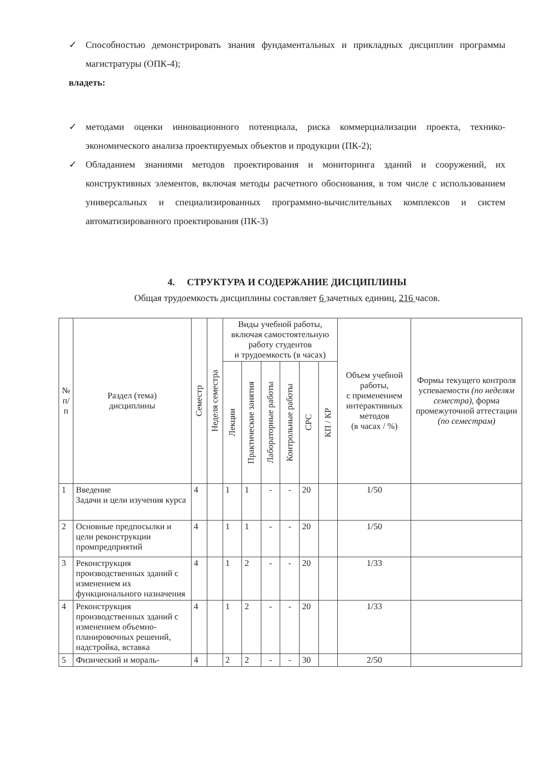✓ Способностью демонстрировать знания фундаментальных и прикладных дисциплин программы магистратуры (ОПК-4);
владеть:
✓ методами оценки инновационного потенциала, риска коммерциализации проекта, технико-экономического анализа проектируемых объектов и продукции (ПК-2);
✓ Обладанием знаниями методов проектирования и мониторинга зданий и сооружений, их конструктивных элементов, включая методы расчетного обоснования, в том числе с использованием универсальных и специализированных программно-вычислительных комплексов и систем автоматизированного проектирования (ПК-3)
4. СТРУКТУРА И СОДЕРЖАНИЕ ДИСЦИПЛИНЫ
Общая трудоемкость дисциплины составляет 6 зачетных единиц, 216 часов.
| № п/п | Раздел (тема) дисциплины | Семестр | Неделя семестра | Виды учебной работы, включая самостоятельную работу студентов и трудоемкость (в часах) | | | | | | Объем учебной работы, с применением интерактивных методов (в часах / %) | Формы текущего контроля успеваемости (по неделям семестра), форма промежуточной аттестации (по семестрам) |
| --- | --- | --- | --- | --- | --- | --- | --- | --- | --- | --- | --- |
| | | | | Лекции | Практические занятия | Лабораторные работы | Контрольные работы | СРС | КП / КР | | |
| 1 | Введение Задачи и цели изучения курса | 4 | | 1 | 1 | - | - | 20 | | 1/50 | |
| 2 | Основные предпосылки и цели реконструкции промпредприятий | 4 | | 1 | 1 | - | - | 20 | | 1/50 | |
| 3 | Реконструкция производственных зданий с изменением их функционального назначения | 4 | | 1 | 2 | - | - | 20 | | 1/33 | |
| 4 | Реконструкция производственных зданий с изменением объемно-планировочных решений, надстройка, вставка | 4 | | 1 | 2 | - | - | 20 | | 1/33 | |
| 5 | Физический и мораль- | 4 | | 2 | 2 | - | - | 30 | | 2/50 | |